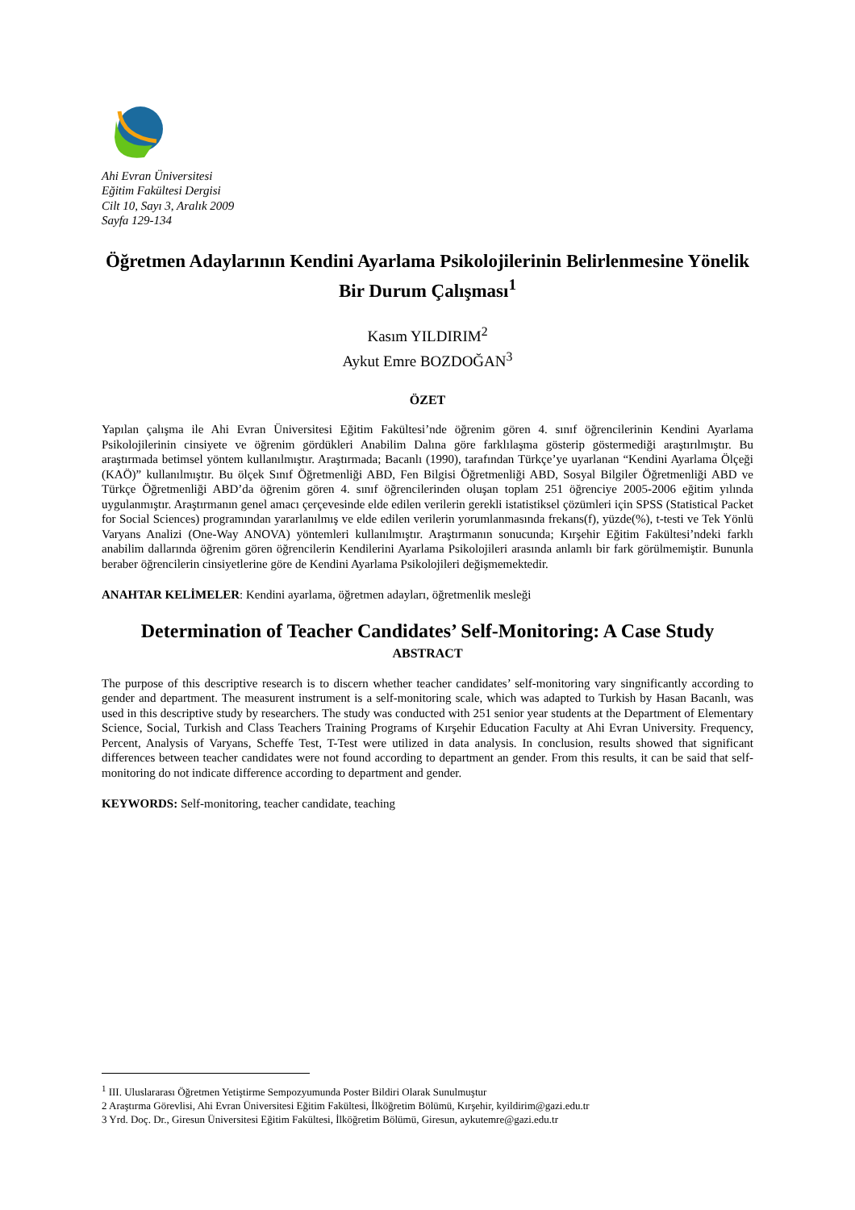Ahi Evran Üniversitesi
Eğitim Fakültesi Dergisi
Cilt 10, Sayı 3, Aralık 2009
Sayfa 129-134
Öğretmen Adaylarının Kendini Ayarlama Psikolojilerinin Belirlenmesine Yönelik Bir Durum Çalışması<sup>1</sup>
Kasım YILDIRIM<sup>2</sup>
Aykut Emre BOZDOĞAN<sup>3</sup>
ÖZET
Yapılan çalışma ile Ahi Evran Üniversitesi Eğitim Fakültesi’nde öğrenim gören 4. sınıf öğrencilerinin Kendini Ayarlama Psikolojilerinin cinsiyete ve öğrenim gördükleri Anabilim Dalına göre farklılaşma gösterip göstermediği araştırılmıştır. Bu araştırmada betimsel yöntem kullanılmıştır. Araştırmada; Bacanlı (1990), tarafından Türkçe’ye uyarlanan “Kendini Ayarlama Ölçeği (KAÖ)” kullanılmıştır. Bu ölçek Sınıf Öğretmenliği ABD, Fen Bilgisi Öğretmenliği ABD, Sosyal Bilgiler Öğretmenliği ABD ve Türkçe Öğretmenliği ABD’da öğrenim gören 4. sınıf öğrencilerinden oluşan toplam 251 öğrenciye 2005-2006 eğitim yılında uygulanmıştır. Araştırmanın genel amacı çerçevesinde elde edilen verilerin gerekli istatistiksel çözümleri için SPSS (Statistical Packet for Social Sciences) programından yararlanılmış ve elde edilen verilerin yorumlanmasında frekans(f), yüzde(%), t-testi ve Tek Yönlü Varyans Analizi (One-Way ANOVA) yöntemleri kullanılmıştır. Araştırmanın sonucunda; Kırşehir Eğitim Fakültesi’ndeki farklı anabilim dallarında öğrenim gören öğrencilerin Kendilerini Ayarlama Psikolojileri arasında anlamlı bir fark görülmemiştir. Bununla beraber öğrencilerin cinsiyetlerine göre de Kendini Ayarlama Psikolojileri değişmemektedir.
ANAHTAR KELİMELER: Kendini ayarlama, öğretmen adayları, öğretmenlik mesleği
Determination of Teacher Candidates’ Self-Monitoring: A Case Study
ABSTRACT
The purpose of this descriptive research is to discern whether teacher candidates’ self-monitoring vary singnificantly according to gender and department. The measurent instrument is a self-monitoring scale, which was adapted to Turkish by Hasan Bacanlı, was used in this descriptive study by researchers. The study was conducted with 251 senior year students at the Department of Elementary Science, Social, Turkish and Class Teachers Training Programs of Kırşehir Education Faculty at Ahi Evran University. Frequency, Percent, Analysis of Varyans, Scheffe Test, T-Test were utilized in data analysis. In conclusion, results showed that significant differences between teacher candidates were not found according to department an gender. From this results, it can be said that self-monitoring do not indicate difference according to department and gender.
KEYWORDS: Self-monitoring, teacher candidate, teaching
<sup>1</sup> III. Uluslararası Öğretmen Yetiştirme Sempozyumunda Poster Bildiri Olarak Sunulmuştur
2 Araştırma Görevlisi, Ahi Evran Üniversitesi Eğitim Fakültesi, İlköğretim Bölümü, Kırşehir, kyildirim@gazi.edu.tr
3 Yrd. Doç. Dr., Giresun Üniversitesi Eğitim Fakültesi, İlköğretim Bölümü, Giresun, aykutemre@gazi.edu.tr